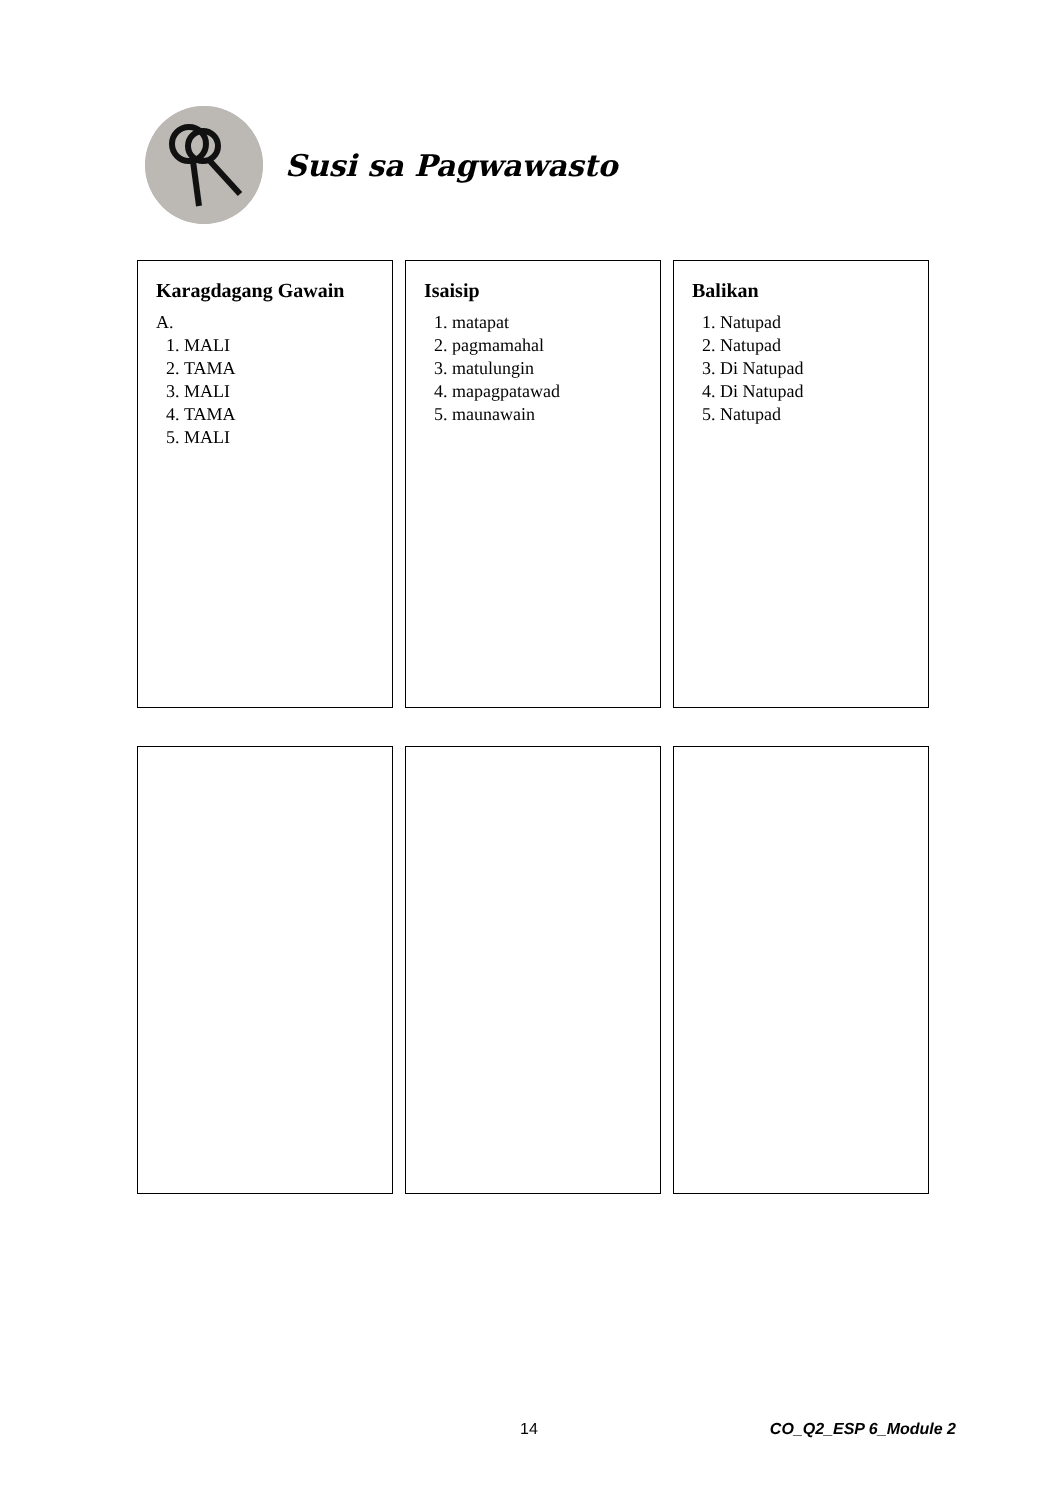Susi sa Pagwawasto
Balikan
1. Natupad
2. Natupad
3. Di Natupad
4. Di Natupad
5. Natupad
Isaisip
1. matapat
2. pagmamahal
3. matulungin
4. mapagpatawad
5. maunawain
Karagdagang Gawain
A.
1. MALI
2. TAMA
3. MALI
4. TAMA
5. MALI
14 CO_Q2_ESP 6_Module 2